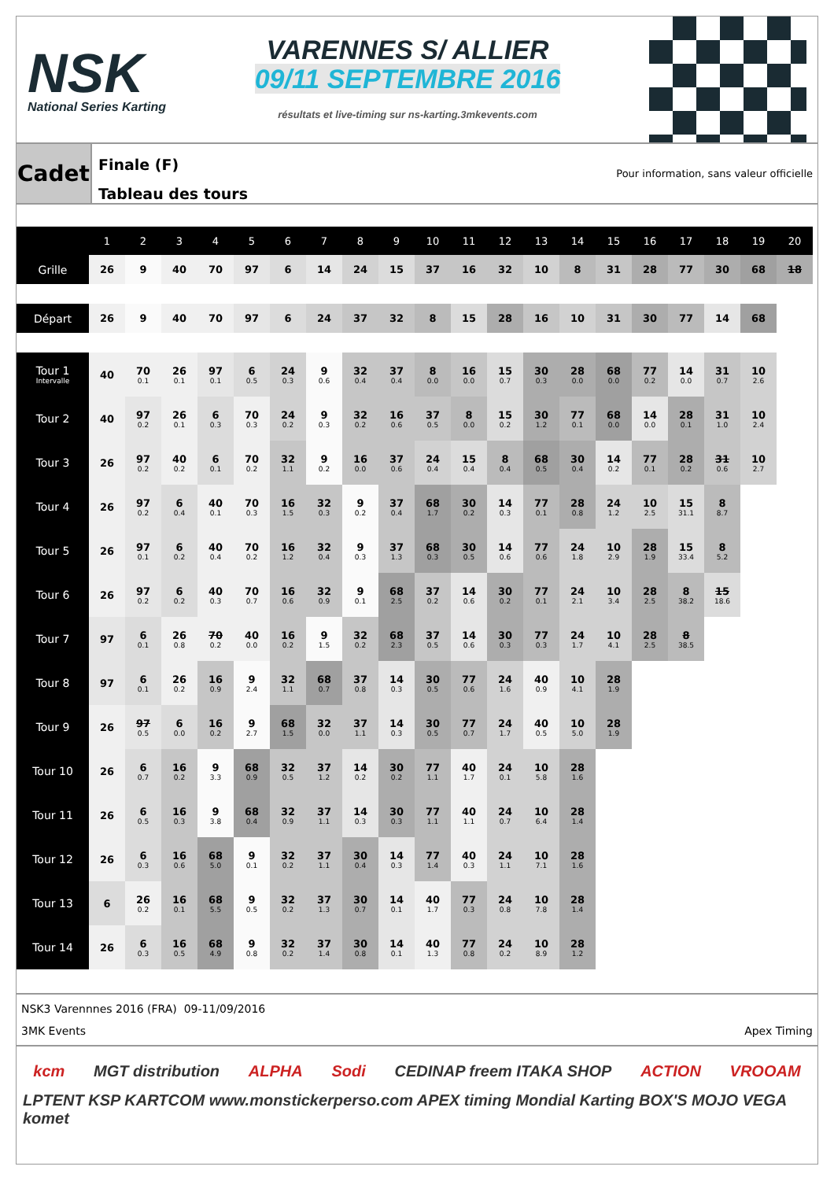NSK
National Series Karting
VARENNES S/ ALLIER
09/11 SEPTEMBRE 2016
résultats et live-timing sur ns-karting.3mkevents.com
Cadet
Finale (F)
Tableau des tours
Pour information, sans valeur officielle
| | 1 | 2 | 3 | 4 | 5 | 6 | 7 | 8 | 9 | 10 | 11 | 12 | 13 | 14 | 15 | 16 | 17 | 18 | 19 | 20 |
| --- | --- | --- | --- | --- | --- | --- | --- | --- | --- | --- | --- | --- | --- | --- | --- | --- | --- | --- | --- | --- |
| Grille | 26 | 9 | 40 | 70 | 97 | 6 | 14 | 24 | 15 | 37 | 16 | 32 | 10 | 8 | 31 | 28 | 77 | 30 | 68 | 18 |
| Départ | 26 | 9 | 40 | 70 | 97 | 6 | 24 | 37 | 32 | 8 | 15 | 28 | 16 | 10 | 31 | 30 | 77 | 14 | 68 | |
| Tour 1 Intervalle | 40 | 70 0.1 | 26 0.1 | 97 0.1 | 6 0.5 | 24 0.3 | 9 0.6 | 32 0.4 | 37 0.4 | 8 0.0 | 16 0.0 | 15 0.7 | 30 0.3 | 28 0.0 | 68 0.0 | 77 0.2 | 14 0.0 | 31 0.7 | 10 2.6 | |
| Tour 2 | 40 | 97 0.2 | 26 0.1 | 6 0.3 | 70 0.3 | 24 0.2 | 9 0.3 | 32 0.2 | 16 0.6 | 37 0.5 | 8 0.0 | 15 0.2 | 30 1.2 | 77 0.1 | 68 0.0 | 14 0.0 | 28 0.1 | 31 1.0 | 10 2.4 | |
| Tour 3 | 26 | 97 0.2 | 40 0.2 | 6 0.1 | 70 0.2 | 32 1.1 | 9 0.2 | 16 0.0 | 37 0.6 | 24 0.4 | 15 0.4 | 8 0.4 | 68 0.5 | 30 0.4 | 14 0.2 | 77 0.1 | 28 0.2 | 31 0.6 | 10 2.7 | |
| Tour 4 | 26 | 97 0.2 | 6 0.4 | 40 0.1 | 70 0.3 | 16 1.5 | 32 0.3 | 9 0.2 | 37 0.4 | 68 1.7 | 30 0.2 | 14 0.3 | 77 0.1 | 28 0.8 | 24 1.2 | 10 2.5 | 15 31.1 | 8 8.7 | | |
| Tour 5 | 26 | 97 0.1 | 6 0.2 | 40 0.4 | 70 0.2 | 16 1.2 | 32 0.4 | 9 0.3 | 37 1.3 | 68 0.3 | 30 0.5 | 14 0.6 | 77 0.6 | 24 1.8 | 10 2.9 | 28 1.9 | 15 33.4 | 8 5.2 | | |
| Tour 6 | 26 | 97 0.2 | 6 0.2 | 40 0.3 | 70 0.7 | 16 0.6 | 32 0.9 | 9 0.1 | 68 2.5 | 37 0.2 | 14 0.6 | 30 0.2 | 77 0.1 | 24 2.1 | 10 3.4 | 28 2.5 | 8 38.2 | 15 18.6 | | |
| Tour 7 | 97 | 6 0.1 | 26 0.8 | 70 0.2 | 40 0.0 | 16 0.2 | 9 1.5 | 32 0.2 | 68 2.3 | 37 0.5 | 14 0.6 | 30 0.3 | 77 0.3 | 24 1.7 | 10 4.1 | 28 2.5 | 8 38.5 | | | |
| Tour 8 | 97 | 6 0.1 | 26 0.2 | 16 0.9 | 9 2.4 | 32 1.1 | 68 0.7 | 37 0.8 | 14 0.3 | 30 0.5 | 77 0.6 | 24 1.6 | 40 0.9 | 10 4.1 | 28 1.9 | | | | | |
| Tour 9 | 26 | 97 0.5 | 6 0.0 | 16 0.2 | 9 2.7 | 68 1.5 | 32 0.0 | 37 1.1 | 14 0.3 | 30 0.5 | 77 0.7 | 24 1.7 | 40 0.5 | 10 5.0 | 28 1.9 | | | | | |
| Tour 10 | 26 | 6 0.7 | 16 0.2 | 9 3.3 | 68 0.9 | 32 0.5 | 37 1.2 | 14 0.2 | 30 0.2 | 77 1.1 | 40 1.7 | 24 0.1 | 10 5.8 | 28 1.6 | | | | | | |
| Tour 11 | 26 | 6 0.5 | 16 0.3 | 9 3.8 | 68 0.4 | 32 0.9 | 37 1.1 | 14 0.3 | 30 0.3 | 77 1.1 | 40 1.1 | 24 0.7 | 10 6.4 | 28 1.4 | | | | | | |
| Tour 12 | 26 | 6 0.3 | 16 0.6 | 68 5.0 | 9 0.1 | 32 0.2 | 37 1.1 | 30 0.4 | 14 0.3 | 77 1.4 | 40 0.3 | 24 1.1 | 10 7.1 | 28 1.6 | | | | | | |
| Tour 13 | 6 | 26 0.2 | 16 0.1 | 68 5.5 | 9 0.5 | 32 0.2 | 37 1.3 | 30 0.7 | 14 0.1 | 40 1.7 | 77 0.3 | 24 0.8 | 10 7.8 | 28 1.4 | | | | | | |
| Tour 14 | 26 | 6 0.3 | 16 0.5 | 68 4.9 | 9 0.8 | 32 0.2 | 37 1.4 | 30 0.8 | 14 0.1 | 40 1.3 | 77 0.8 | 24 0.2 | 10 8.9 | 28 1.2 | | | | | | |
NSK3 Varennnes 2016 (FRA) 09-11/09/2016
3MK Events Apex Timing
kcm MGT distribution ALPHA Sodi CEDINAP freem ITAKA SHOP ACTION VROOAM LPTENT KSP KARTCOM www.monstickerperso.com APEX timing Mondial Karting BOX'S MOJO VEGA komet